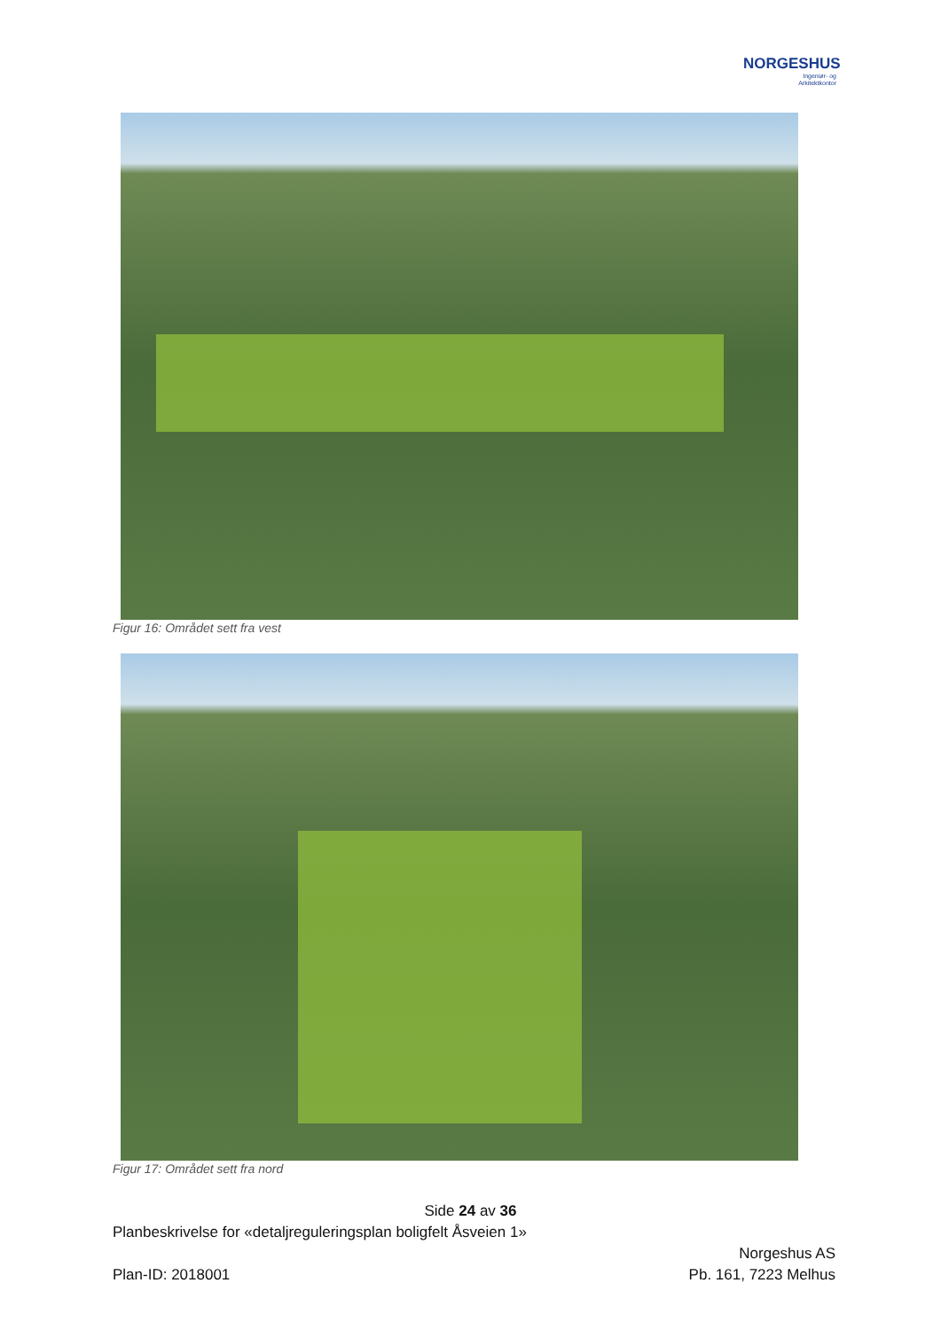NORGESHUS
Ingeniør- og
Arkitektkontor
Figur 16: Området sett fra vest
Figur 17: Området sett fra nord
Side 24 av 36
Planbeskrivelse for «detaljreguleringsplan boligfelt Åsveien 1»
Norgeshus AS
Plan-ID: 2018001 Pb. 161, 7223 Melhus